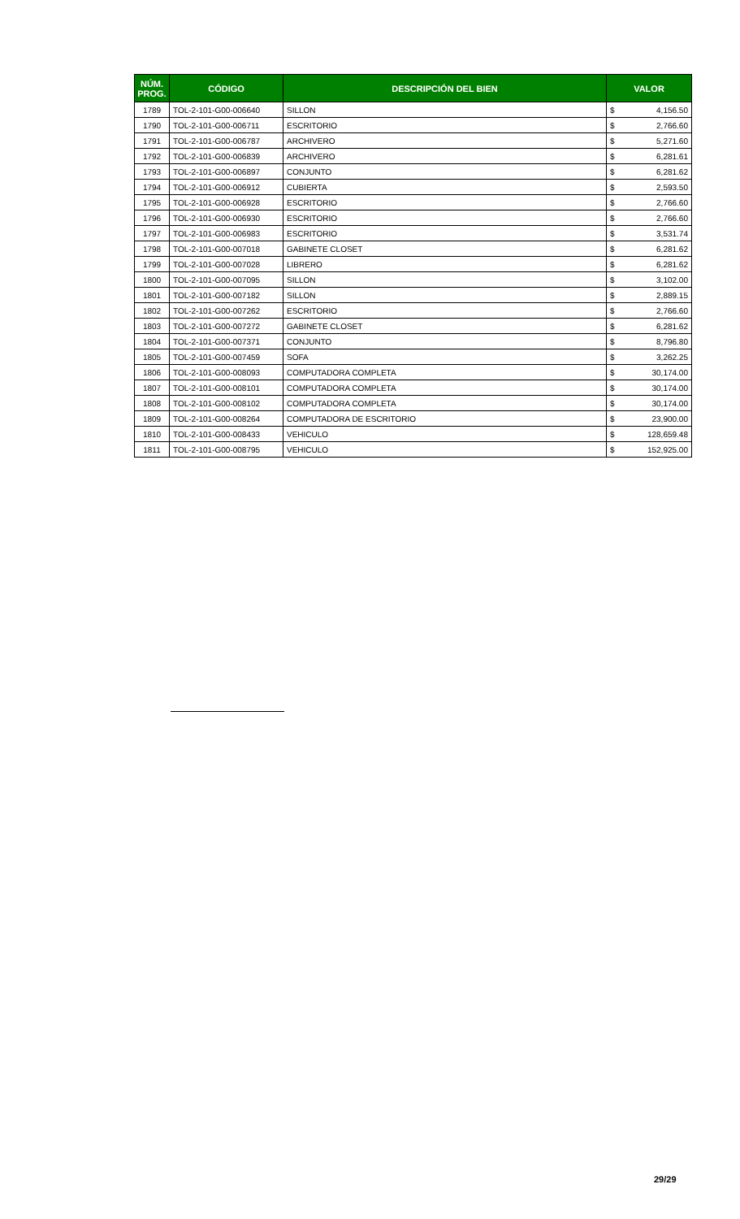| NÚM. PROG. | CÓDIGO | DESCRIPCIÓN DEL BIEN | VALOR | |
| --- | --- | --- | --- | --- |
| 1789 | TOL-2-101-G00-006640 | SILLON | $ | 4,156.50 |
| 1790 | TOL-2-101-G00-006711 | ESCRITORIO | $ | 2,766.60 |
| 1791 | TOL-2-101-G00-006787 | ARCHIVERO | $ | 5,271.60 |
| 1792 | TOL-2-101-G00-006839 | ARCHIVERO | $ | 6,281.61 |
| 1793 | TOL-2-101-G00-006897 | CONJUNTO | $ | 6,281.62 |
| 1794 | TOL-2-101-G00-006912 | CUBIERTA | $ | 2,593.50 |
| 1795 | TOL-2-101-G00-006928 | ESCRITORIO | $ | 2,766.60 |
| 1796 | TOL-2-101-G00-006930 | ESCRITORIO | $ | 2,766.60 |
| 1797 | TOL-2-101-G00-006983 | ESCRITORIO | $ | 3,531.74 |
| 1798 | TOL-2-101-G00-007018 | GABINETE CLOSET | $ | 6,281.62 |
| 1799 | TOL-2-101-G00-007028 | LIBRERO | $ | 6,281.62 |
| 1800 | TOL-2-101-G00-007095 | SILLON | $ | 3,102.00 |
| 1801 | TOL-2-101-G00-007182 | SILLON | $ | 2,889.15 |
| 1802 | TOL-2-101-G00-007262 | ESCRITORIO | $ | 2,766.60 |
| 1803 | TOL-2-101-G00-007272 | GABINETE CLOSET | $ | 6,281.62 |
| 1804 | TOL-2-101-G00-007371 | CONJUNTO | $ | 8,796.80 |
| 1805 | TOL-2-101-G00-007459 | SOFA | $ | 3,262.25 |
| 1806 | TOL-2-101-G00-008093 | COMPUTADORA COMPLETA | $ | 30,174.00 |
| 1807 | TOL-2-101-G00-008101 | COMPUTADORA COMPLETA | $ | 30,174.00 |
| 1808 | TOL-2-101-G00-008102 | COMPUTADORA COMPLETA | $ | 30,174.00 |
| 1809 | TOL-2-101-G00-008264 | COMPUTADORA DE ESCRITORIO | $ | 23,900.00 |
| 1810 | TOL-2-101-G00-008433 | VEHICULO | $ | 128,659.48 |
| 1811 | TOL-2-101-G00-008795 | VEHICULO | $ | 152,925.00 |
29/29